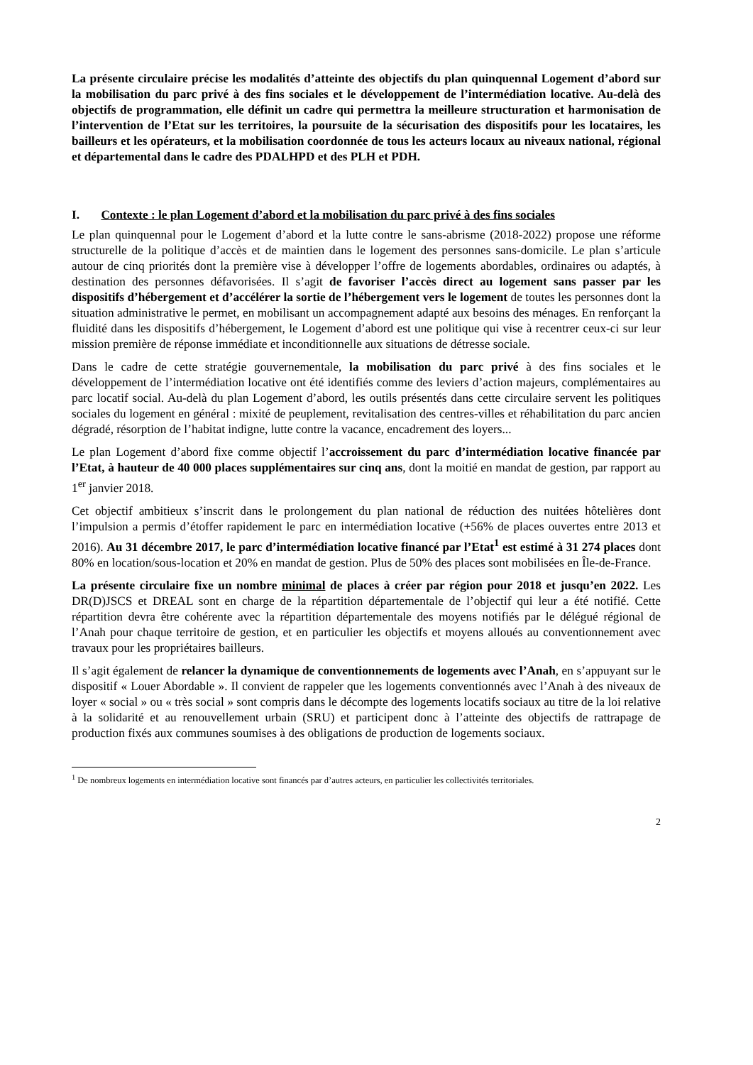La présente circulaire précise les modalités d’atteinte des objectifs du plan quinquennal Logement d’abord sur la mobilisation du parc privé à des fins sociales et le développement de l’intermédiation locative. Au-delà des objectifs de programmation, elle définit un cadre qui permettra la meilleure structuration et harmonisation de l’intervention de l’Etat sur les territoires, la poursuite de la sécurisation des dispositifs pour les locataires, les bailleurs et les opérateurs, et la mobilisation coordonnée de tous les acteurs locaux au niveaux national, régional et départemental dans le cadre des PDALHPD et des PLH et PDH.
I. Contexte : le plan Logement d’abord et la mobilisation du parc privé à des fins sociales
Le plan quinquennal pour le Logement d’abord et la lutte contre le sans-abrisme (2018-2022) propose une réforme structurelle de la politique d’accès et de maintien dans le logement des personnes sans-domicile. Le plan s’articule autour de cinq priorités dont la première vise à développer l’offre de logements abordables, ordinaires ou adaptés, à destination des personnes défavorisées. Il s’agit de favoriser l’accès direct au logement sans passer par les dispositifs d’hébergement et d’accélérer la sortie de l’hébergement vers le logement de toutes les personnes dont la situation administrative le permet, en mobilisant un accompagnement adapté aux besoins des ménages. En renforçant la fluidité dans les dispositifs d’hébergement, le Logement d’abord est une politique qui vise à recentrer ceux-ci sur leur mission première de réponse immédiate et inconditionnelle aux situations de détresse sociale.
Dans le cadre de cette stratégie gouvernementale, la mobilisation du parc privé à des fins sociales et le développement de l’intermédiation locative ont été identifiés comme des leviers d’action majeurs, complémentaires au parc locatif social. Au-delà du plan Logement d’abord, les outils présentés dans cette circulaire servent les politiques sociales du logement en général : mixité de peuplement, revitalisation des centres-villes et réhabilitation du parc ancien dégradé, résorption de l’habitat indigne, lutte contre la vacance, encadrement des loyers...
Le plan Logement d’abord fixe comme objectif l’accroissement du parc d’intermédiation locative financée par l’Etat, à hauteur de 40 000 places supplémentaires sur cinq ans, dont la moitié en mandat de gestion, par rapport au 1<sup>er</sup> janvier 2018.
Cet objectif ambitieux s’inscrit dans le prolongement du plan national de réduction des nuitées hôtelières dont l’impulsion a permis d’étoffer rapidement le parc en intermédiation locative (+56% de places ouvertes entre 2013 et 2016). Au 31 décembre 2017, le parc d’intermédiation locative financé par l’Etat<sup>1</sup> est estimé à 31 274 places dont 80% en location/sous-location et 20% en mandat de gestion. Plus de 50% des places sont mobilisées en Île-de-France.
La présente circulaire fixe un nombre minimal de places à créer par région pour 2018 et jusqu’en 2022. Les DR(D)JSCS et DREAL sont en charge de la répartition départementale de l’objectif qui leur a été notifié. Cette répartition devra être cohérente avec la répartition départementale des moyens notifiés par le délégué régional de l’Anah pour chaque territoire de gestion, et en particulier les objectifs et moyens alloués au conventionnement avec travaux pour les propriétaires bailleurs.
Il s’agit également de relancer la dynamique de conventionnements de logements avec l’Anah, en s’appuyant sur le dispositif « Louer Abordable ». Il convient de rappeler que les logements conventionnés avec l’Anah à des niveaux de loyer « social » ou « très social » sont compris dans le décompte des logements locatifs sociaux au titre de la loi relative à la solidarité et au renouvellement urbain (SRU) et participent donc à l’atteinte des objectifs de rattrapage de production fixés aux communes soumises à des obligations de production de logements sociaux.
<sup>1</sup> De nombreux logements en intermédiation locative sont financés par d’autres acteurs, en particulier les collectivités territoriales.
2